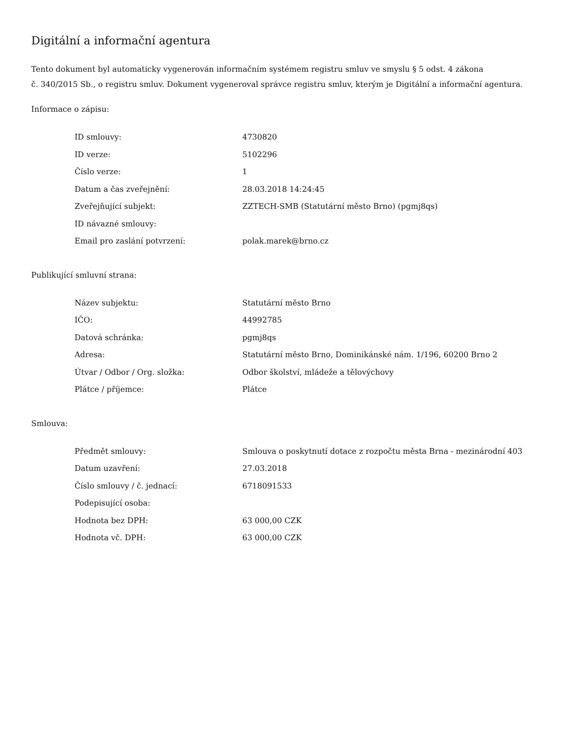Digitální a informační agentura
Tento dokument byl automaticky vygenerován informačním systémem registru smluv ve smyslu § 5 odst. 4 zákona
č. 340/2015 Sb., o registru smluv. Dokument vygeneroval správce registru smluv, kterým je Digitální a informační agentura.
Informace o zápisu:
| ID smlouvy: | 4730820 |
| ID verze: | 5102296 |
| Číslo verze: | 1 |
| Datum a čas zveřejnění: | 28.03.2018 14:24:45 |
| Zveřejňující subjekt: | ZZTECH-SMB (Statutární město Brno) (pgmj8qs) |
| ID návazné smlouvy: | |
| Email pro zaslání potvrzení: | polak.marek@brno.cz |
Publikující smluvní strana:
| Název subjektu: | Statutární město Brno |
| IČO: | 44992785 |
| Datová schránka: | pgmj8qs |
| Adresa: | Statutární město Brno, Dominikánské nám. 1/196, 60200 Brno 2 |
| Útvar / Odbor / Org. složka: | Odbor školství, mládeže a tělovýchovy |
| Plátce / příjemce: | Plátce |
Smlouva:
| Předmět smlouvy: | Smlouva o poskytnutí dotace z rozpočtu města Brna - mezinárodní 403 |
| Datum uzavření: | 27.03.2018 |
| Číslo smlouvy / č. jednací: | 6718091533 |
| Podepisující osoba: | |
| Hodnota bez DPH: | 63 000,00 CZK |
| Hodnota vč. DPH: | 63 000,00 CZK |